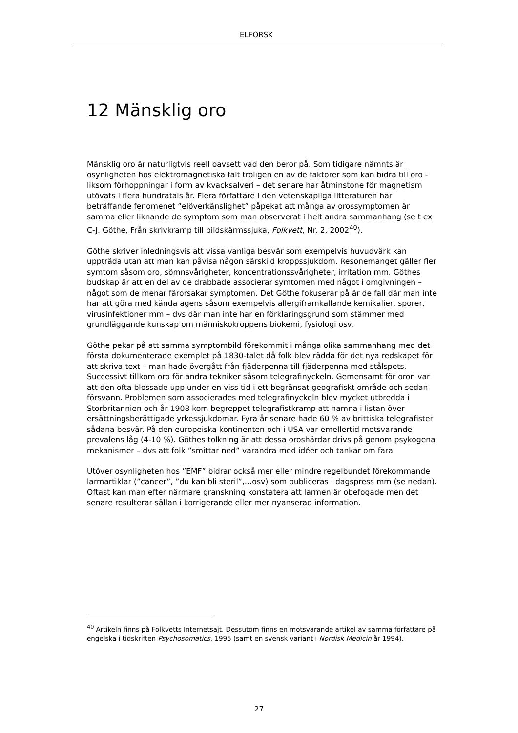ELFORSK
12 Mänsklig oro
Mänsklig oro är naturligtvis reell oavsett vad den beror på. Som tidigare nämnts är osynligheten hos elektromagnetiska fält troligen en av de faktorer som kan bidra till oro - liksom förhoppningar i form av kvacksalveri – det senare har åtminstone för magnetism utövats i flera hundratals år. Flera författare i den vetenskapliga litteraturen har beträffande fenomenet ”elöverkänslighet” påpekat att många av orossymptomen är samma eller liknande de symptom som man observerat i helt andra sammanhang (se t ex C-J. Göthe, Från skrivkramp till bildskärmssjuka, Folkvett, Nr. 2, 2002<sup>40</sup>).
Göthe skriver inledningsvis att vissa vanliga besvär som exempelvis huvudvärk kan uppträda utan att man kan påvisa någon särskild kroppssjukdom. Resonemanget gäller fler symtom såsom oro, sömnsvårigheter, koncentrationssvårigheter, irritation mm. Göthes budskap är att en del av de drabbade associerar symtomen med något i omgivningen – något som de menar färorsakar symptomen. Det Göthe fokuserar på är de fall där man inte har att göra med kända agens såsom exempelvis allergiframkallande kemikalier, sporer, virusinfektioner mm – dvs där man inte har en förklaringsgrund som stämmer med grundläggande kunskap om människokroppens biokemi, fysiologi osv.
Göthe pekar på att samma symptombild förekommit i många olika sammanhang med det första dokumenterade exemplet på 1830-talet då folk blev rädda för det nya redskapet för att skriva text – man hade övergått från fjäderpenna till fjäderpenna med stålspets. Successivt tillkom oro för andra tekniker såsom telegrafinyckeln. Gemensamt för oron var att den ofta blossade upp under en viss tid i ett begränsat geografiskt område och sedan försvann. Problemen som associerades med telegrafinyckeln blev mycket utbredda i Storbritannien och år 1908 kom begreppet telegrafistkramp att hamna i listan över ersättningsberättigade yrkessjukdomar. Fyra år senare hade 60 % av brittiska telegrafister sådana besvär. På den europeiska kontinenten och i USA var emellertid motsvarande prevalens låg (4-10 %). Göthes tolkning är att dessa oroshärdar drivs på genom psykogena mekanismer – dvs att folk ”smittar ned” varandra med idéer och tankar om fara.
Utöver osynligheten hos ”EMF” bidrar också mer eller mindre regelbundet förekommande larmartiklar (”cancer”, ”du kan bli steril”,…osv) som publiceras i dagspress mm (se nedan). Oftast kan man efter närmare granskning konstatera att larmen är obefogade men det senare resulterar sällan i korrigerande eller mer nyanserad information.
<sup>40</sup> Artikeln finns på Folkvetts Internetsajt. Dessutom finns en motsvarande artikel av samma författare på engelska i tidskriften Psychosomatics, 1995 (samt en svensk variant i Nordisk Medicin år 1994).
27